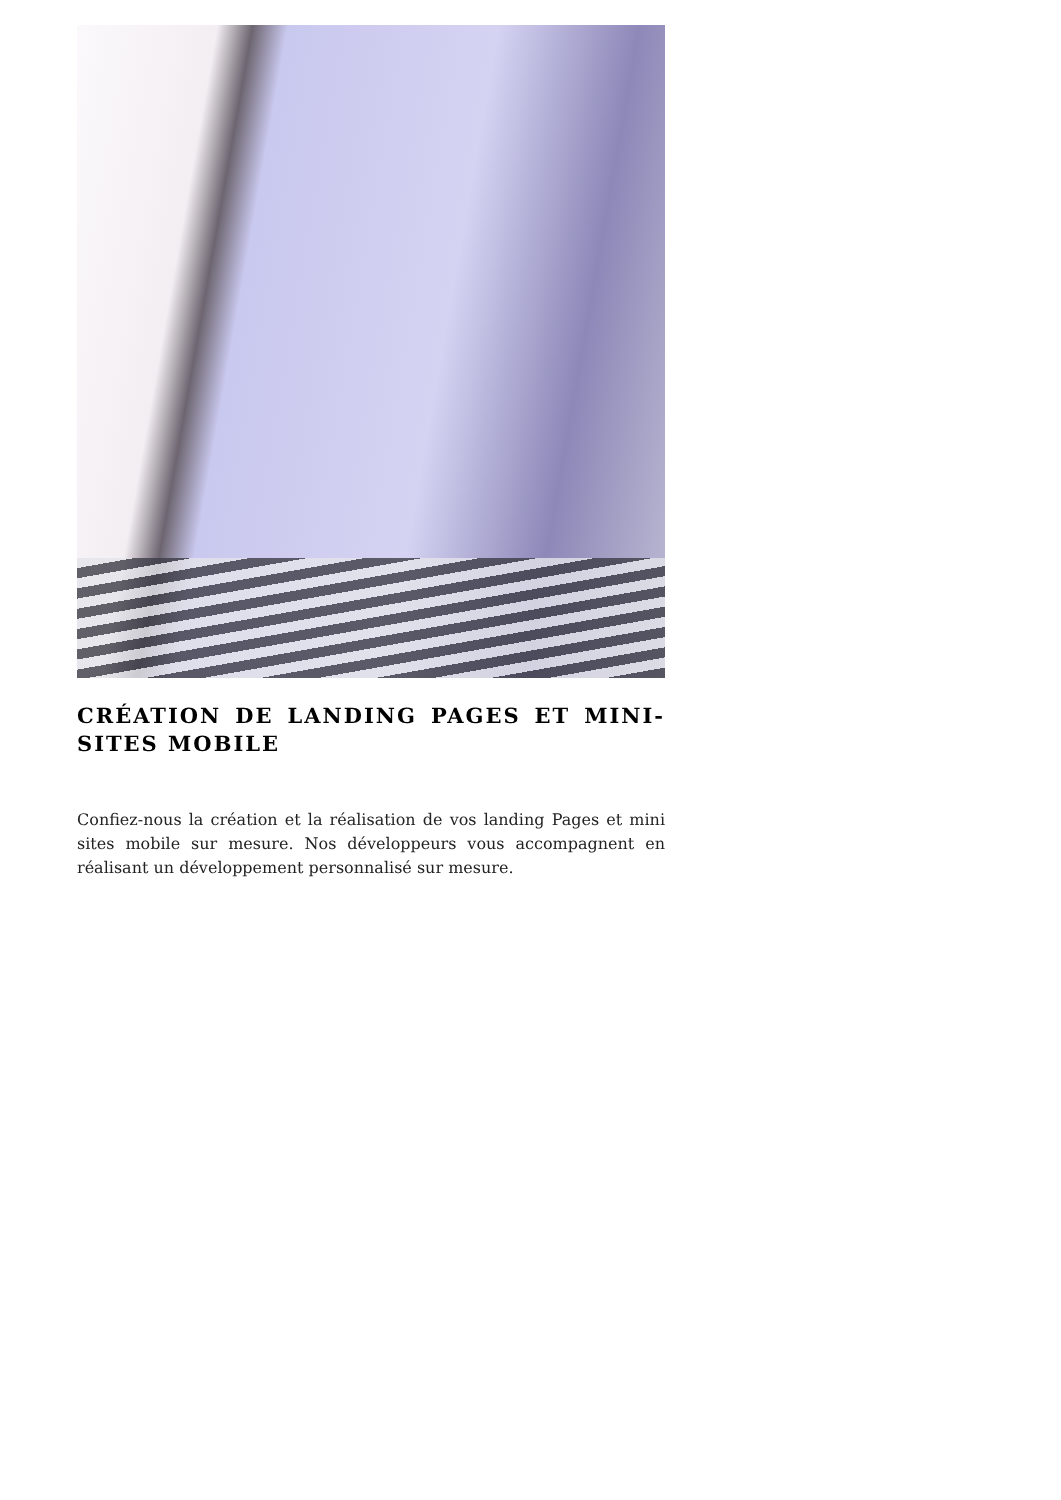CRÉATION DE LANDING PAGES ET MINI-SITES MOBILE
Confiez-nous la création et la réalisation de vos landing Pages et mini sites mobile sur mesure. Nos développeurs vous accompagnent en réalisant un développement personnalisé sur mesure.